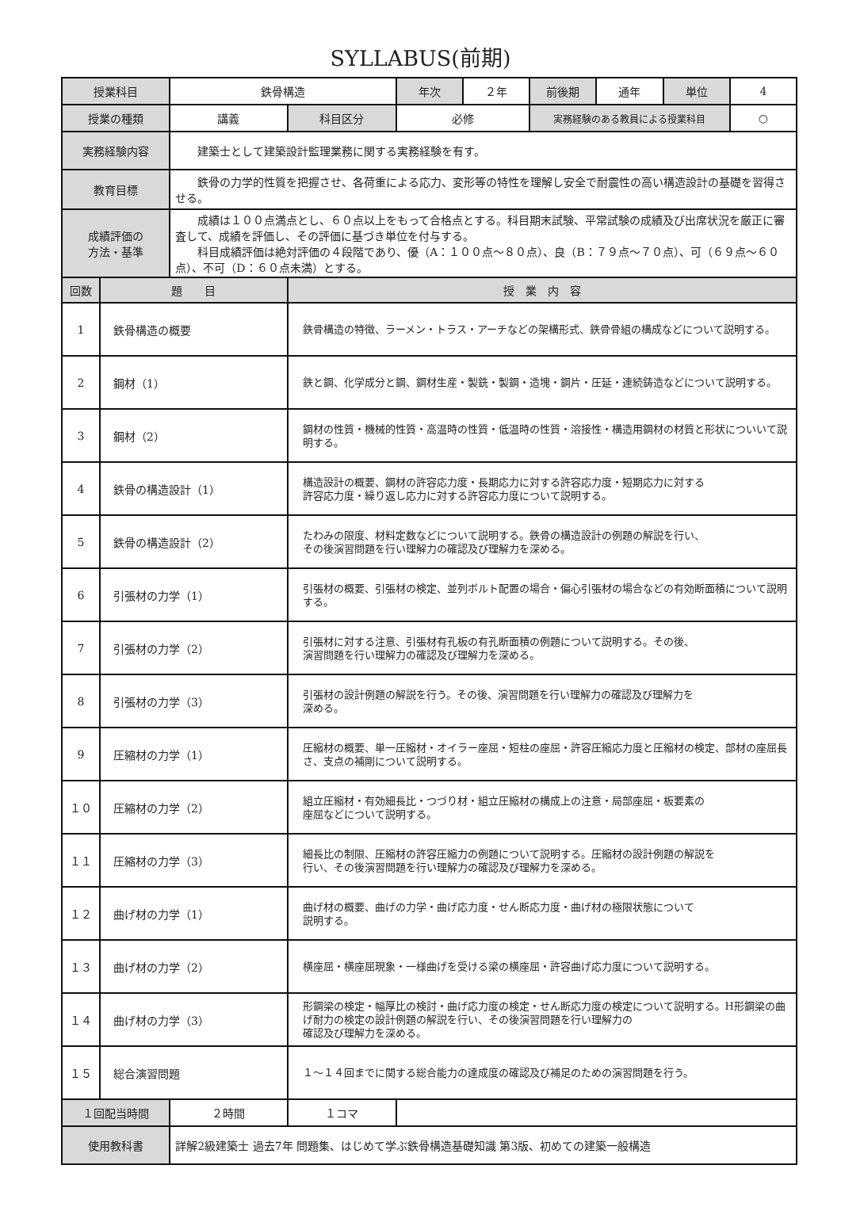SYLLABUS(前期)
| 授業科目 | | 鉄骨構造 | | 年次 | ２年 | 前後期 | 通年 | 単位 | 4 |
| 授業の種類 | | 講義 | 科目区分 | 必修 | | 実務経験のある教員による授業科目 | | | ○ |
| 実務経験内容 | | 建築士として建築設計監理業務に関する実務経験を有す。 | | | | | | | |
| 教育目標 | | 鉄骨の力学的性質を把握させ、各荷重による応力、変形等の特性を理解し安全で耐震性の高い構造設計の基礎を習得させる。 | | | | | | | |
| 成績評価の 方法・基準 | | 成績は１００点満点とし、６０点以上をもって合格点とする。科目期末試験、平常試験の成績及び出席状況を厳正に審査して、成績を評価し、その評価に基づき単位を付与する。 科目成績評価は絶対評価の４段階であり、優（A：１００点～８０点）、良（B：７９点～７０点）、可（６９点～６０点）、不可（D：６０点未満）とする。 | | | | | | | |
| 回数 | 題 目 | | 授 業 内 容 | | | | | | |
| 1 | 鉄骨構造の概要 | | 鉄骨構造の特徴、ラーメン・トラス・アーチなどの架構形式、鉄骨骨組の構成などについて説明する。 | | | | | | |
| 2 | 鋼材（1） | | 鉄と鋼、化学成分と鋼、鋼材生産・製銑・製鋼・造塊・鋼片・圧延・連続鋳造などについて説明する。 | | | | | | |
| 3 | 鋼材（2） | | 鋼材の性質・機械的性質・高温時の性質・低温時の性質・溶接性・構造用鋼材の材質と形状についいて説明する。 | | | | | | |
| 4 | 鉄骨の構造設計（1） | | 構造設計の概要、鋼材の許容応力度・長期応力に対する許容応力度・短期応力に対する 許容応力度・繰り返し応力に対する許容応力度について説明する。 | | | | | | |
| 5 | 鉄骨の構造設計（2） | | たわみの限度、材料定数などについて説明する。鉄骨の構造設計の例題の解説を行い、 その後演習問題を行い理解力の確認及び理解力を深める。 | | | | | | |
| 6 | 引張材の力学（1） | | 引張材の概要、引張材の検定、並列ボルト配置の場合・偏心引張材の場合などの有効断面積について説明する。 | | | | | | |
| 7 | 引張材の力学（2） | | 引張材に対する注意、引張材有孔板の有孔断面積の例題について説明する。その後、 演習問題を行い理解力の確認及び理解力を深める。 | | | | | | |
| 8 | 引張材の力学（3） | | 引張材の設計例題の解説を行う。その後、演習問題を行い理解力の確認及び理解力を 深める。 | | | | | | |
| 9 | 圧縮材の力学（1） | | 圧縮材の概要、単一圧縮材・オイラー座屈・短柱の座屈・許容圧縮応力度と圧縮材の検定、部材の座屈長さ、支点の補剛について説明する。 | | | | | | |
| １０ | 圧縮材の力学（2） | | 組立圧縮材・有効細長比・つづり材・組立圧縮材の構成上の注意・局部座屈・板要素の 座屈などについて説明する。 | | | | | | |
| １１ | 圧縮材の力学（3） | | 細長比の制限、圧縮材の許容圧縮力の例題について説明する。圧縮材の設計例題の解説を 行い、その後演習問題を行い理解力の確認及び理解力を深める。 | | | | | | |
| １２ | 曲げ材の力学（1） | | 曲げ材の概要、曲げの力学・曲げ応力度・せん断応力度・曲げ材の極限状態について 説明する。 | | | | | | |
| １３ | 曲げ材の力学（2） | | 横座屈・横座屈現象・一様曲げを受ける梁の横座屈・許容曲げ応力度について説明する。 | | | | | | |
| １４ | 曲げ材の力学（3） | | 形鋼梁の検定・幅厚比の検討・曲げ応力度の検定・せん断応力度の検定について説明する。H形鋼梁の曲げ耐力の検定の設計例題の解説を行い、その後演習問題を行い理解力の 確認及び理解力を深める。 | | | | | | |
| １５ | 総合演習問題 | | １～１４回までに関する総合能力の達成度の確認及び補足のための演習問題を行う。 | | | | | | |
| １回配当時間 | | ２時間 | １コマ | | | | | | |
| 使用教科書 | | 詳解2級建築士 過去7年 問題集、はじめて学ぶ鉄骨構造基礎知識 第3版、初めての建築一般構造 | | | | | | | |